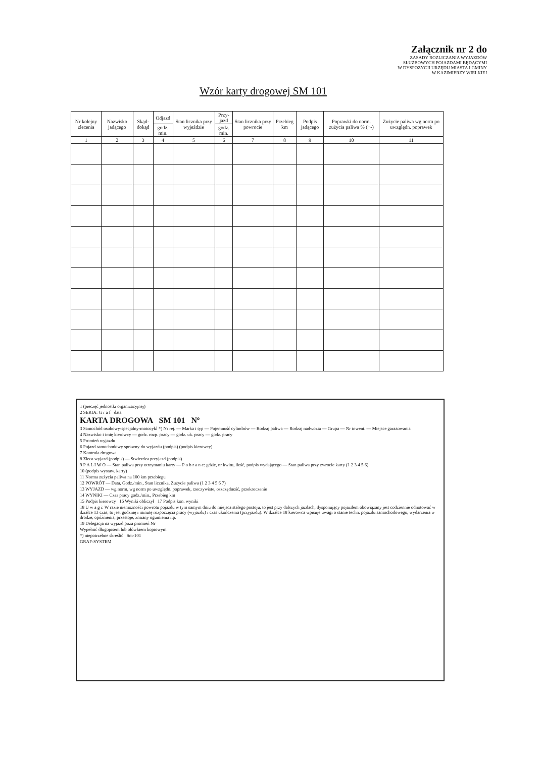Załącznik nr 2 do
ZASADY ROZLICZANIA WYJAZDÓW
SŁUŻBOWYCH POJAZDAMI BĘDĄCYMI
W DYSPOZYCJI URZĘDU MIASTA I GMINY
W KAZIMIERZY WIELKIEJ
Wzór karty drogowej SM 101
| Nr kolejny zlecenia | Nazwisko jadącego | Skąd-dokąd | Odjazd | Stan licznika przy wyjeździe | Przy-jazd | Stan licznika przy powrocie | Przebieg km | Podpis jadącego | Poprawki do norm. zużycia paliwa % (+-) | Zużycie paliwa wg norm po uwzględn. poprawek |
| --- | --- | --- | --- | --- | --- | --- | --- | --- | --- | --- |
| | | | godz. min. | | godz. min. | | | | | |
| 1 | 2 | 3 | 4 | 5 | 6 | 7 | 8 | 9 | 10 | 11 |
1 (pieczęć jednostki organizacyjnej)
2 SERIA: G r a f data
KARTA DROGOWA SM 101 Nº
3 Samochód osobowy-specjalny-motocykl *) Nr rej. — Marka i typ — Pojemność cylindrów — Rodzaj paliwa — Rodzaj nadwozia — Grupa — Nr inwent. — Miejsce garażowania
4 Nazwisko i imię kierowcy — godz. rozp. pracy — godz. uk. pracy — godz. pracy
5 Promień wyjazdu
6 Pojazd samochodowy sprawny do wyjazdu (podpis) (podpis kierowcy)
7 Kontrola drogowa
8 Zleca wyjazd (podpis) — Stwierdza przyjazd (podpis)
9 P A L I W O — Stan paliwa przy otrzymaniu karty — P o b r a n e: gdzie, nr kwitu, ilość, podpis wydającego — Stan paliwa przy zwrocie karty (1 2 3 4 5 6)
10 (podpis wystaw. karty)
11 Norma zużycia paliwa na 100 km przebiegu
12 POWRÓT — Data, Godz./min., Stan licznika, Zużycie paliwa (1 2 3 4 5 6 7)
13 WYJAZD — wg norm, wg norm po uwzględn. poprawek, rzeczywiste, oszczędność, przekroczenie
14 WYNIKI — Czas pracy godz./min., Przebieg km
15 Podpis kierowcy 16 Wyniki obliczył 17 Podpis kon. wyniki
18 U w a g i: W razie niemożności powrotu pojazdu w tym samym dniu do miejsca stałego postoju, to jest przy dalszych jazdach, dysponujący pojazdem obowiązany jest codziennie odnotować w działce 13 czas, to jest godzinę i minutę rozpoczęcia pracy (wyjazdu) i czas ukończenia (przyjazdu). W działce 18 kierowca wpisuje uwagi o stanie techn. pojazdu samochodowego, wydarzenia w drodze, opóźnienia, przestoje, zmiany ogumienia itp.
19 Delegacja na wyjazd poza promień Nr
Wypełnić długopisem lub ołówkiem kopiowym
*) niepotrzebne skreślić Sm-101
GRAF-SYSTEM